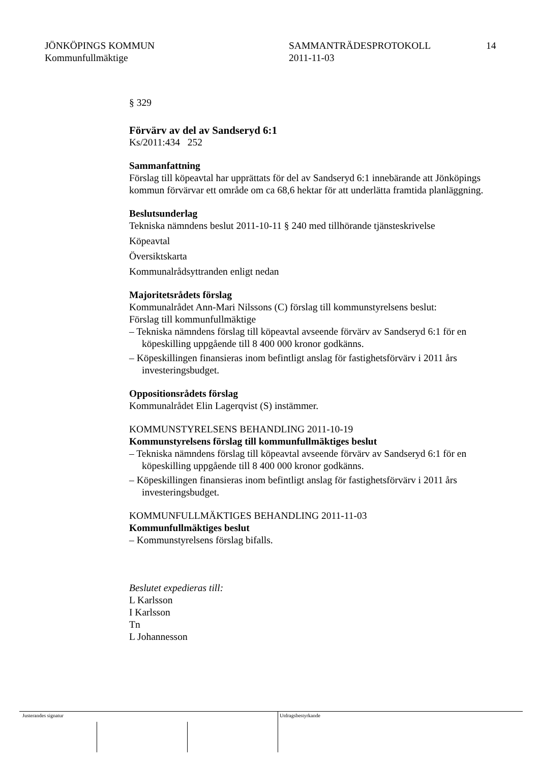JÖNKÖPINGS KOMMUN
Kommunfullmäktige
SAMMANTRÄDESPROTOKOLL
2011-11-03
14
§ 329
Förvärv av del av Sandseryd 6:1
Ks/2011:434 252
Sammanfattning
Förslag till köpeavtal har upprättats för del av Sandseryd 6:1 innebärande att Jönköpings kommun förvärvar ett område om ca 68,6 hektar för att underlätta framtida planläggning.
Beslutsunderlag
Tekniska nämndens beslut 2011-10-11 § 240 med tillhörande tjänsteskrivelse
Köpeavtal
Översiktskarta
Kommunalrådsyttranden enligt nedan
Majoritetsrådets förslag
Kommunalrådet Ann-Mari Nilssons (C) förslag till kommunstyrelsens beslut:
Förslag till kommunfullmäktige
– Tekniska nämndens förslag till köpeavtal avseende förvärv av Sandseryd 6:1 för en köpeskilling uppgående till 8 400 000 kronor godkänns.
– Köpeskillingen finansieras inom befintligt anslag för fastighetsförvärv i 2011 års investeringsbudget.
Oppositionsrådets förslag
Kommunalrådet Elin Lagerqvist (S) instämmer.
KOMMUNSTYRELSENS BEHANDLING 2011-10-19
Kommunstyrelsens förslag till kommunfullmäktiges beslut
– Tekniska nämndens förslag till köpeavtal avseende förvärv av Sandseryd 6:1 för en köpeskilling uppgående till 8 400 000 kronor godkänns.
– Köpeskillingen finansieras inom befintligt anslag för fastighetsförvärv i 2011 års investeringsbudget.
KOMMUNFULLMÄKTIGES BEHANDLING 2011-11-03
Kommunfullmäktiges beslut
– Kommunstyrelsens förslag bifalls.
Beslutet expedieras till:
L Karlsson
I Karlsson
Tn
L Johannesson
Justerandes signatur Utdragsbestyrkande